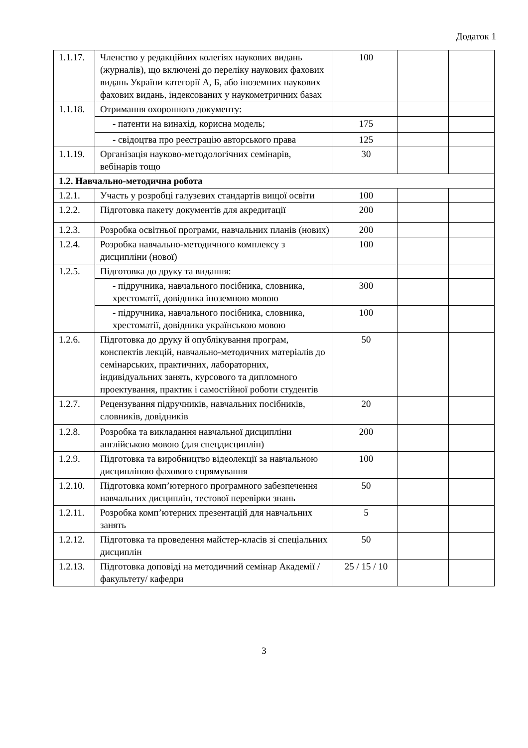Додаток 1
| 1.1.17. | Членство у редакційних колегіях наукових видань (журналів), що включені до переліку наукових фахових видань України категорії А, Б, або іноземних наукових фахових видань, індексованих у наукометричних базах | 100 | | |
| 1.1.18. | Отримання охоронного документу: | | | |
| | - патенти на винахід, корисна модель; | 175 | | |
| | - свідоцтва про реєстрацію авторського права | 125 | | |
| 1.1.19. | Організація науково-методологічних семінарів, вебінарів тощо | 30 | | |
| 1.2. Навчально-методична робота | | | | |
| 1.2.1. | Участь у розробці галузевих стандартів вищої освіти | 100 | | |
| 1.2.2. | Підготовка пакету документів для акредитації | 200 | | |
| 1.2.3. | Розробка освітньої програми, навчальних планів (нових) | 200 | | |
| 1.2.4. | Розробка навчально-методичного комплексу з дисципліни (нової) | 100 | | |
| 1.2.5. | Підготовка до друку та видання: | | | |
| | - підручника, навчального посібника, словника, хрестоматії, довідника іноземною мовою | 300 | | |
| | - підручника, навчального посібника, словника, хрестоматії, довідника українською мовою | 100 | | |
| 1.2.6. | Підготовка до друку й опублікування програм, конспектів лекцій, навчально-методичних матеріалів до семінарських, практичних, лабораторних, індивідуальних занять, курсового та дипломного проектування, практик і самостійної роботи студентів | 50 | | |
| 1.2.7. | Рецензування підручників, навчальних посібників, словників, довідників | 20 | | |
| 1.2.8. | Розробка та викладання навчальної дисципліни англійською мовою (для спецдисциплін) | 200 | | |
| 1.2.9. | Підготовка та виробництво відеолекції за навчальною дисципліною фахового спрямування | 100 | | |
| 1.2.10. | Підготовка комп’ютерного програмного забезпечення навчальних дисциплін, тестової перевірки знань | 50 | | |
| 1.2.11. | Розробка комп’ютерних презентацій для навчальних занять | 5 | | |
| 1.2.12. | Підготовка та проведення майстер-класів зі спеціальних дисциплін | 50 | | |
| 1.2.13. | Підготовка доповіді на методичний семінар Академії / факультету/ кафедри | 25 / 15 / 10 | | |
3